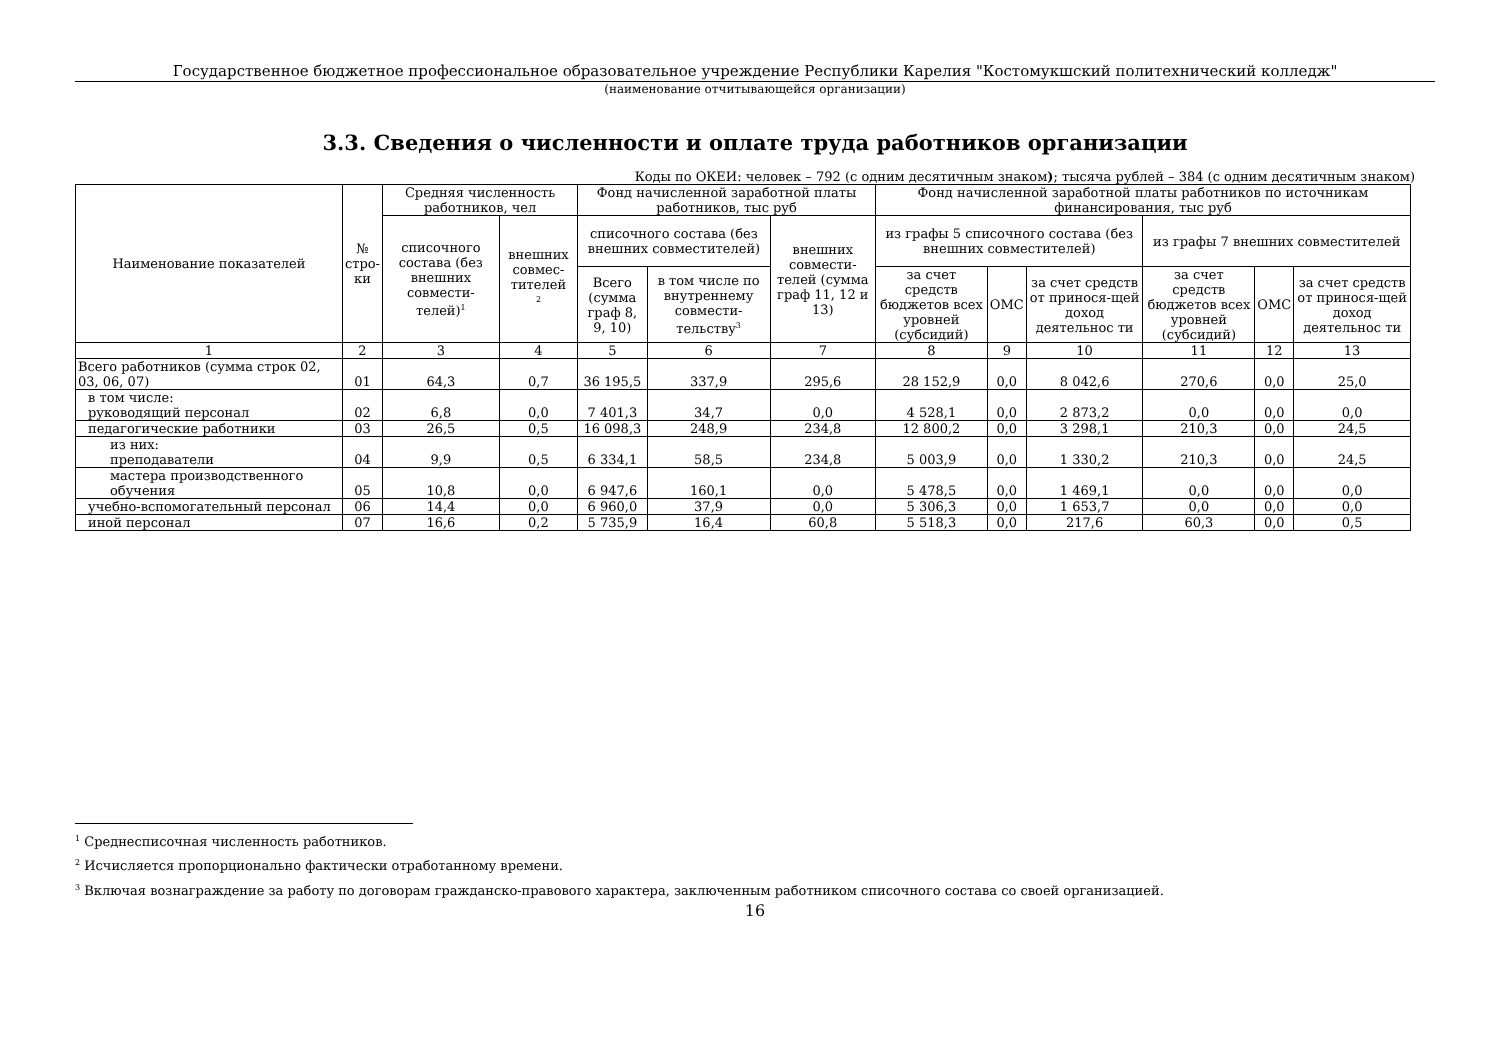Государственное бюджетное профессиональное образовательное учреждение Республики Карелия "Костомукшский политехнический колледж"
(наименование отчитывающейся организации)
3.3. Сведения о численности и оплате труда работников организации
Коды по ОКЕИ: человек – 792 (с одним десятичным знаком); тысяча рублей – 384 (с одним десятичным знаком)
| Наименование показателей | № стро- ки | Средняя численность работников, чел | | Фонд начисленной заработной платы работников, тыс руб | | | Фонд начисленной заработной платы работников по источникам финансирования, тыс руб | | | | | |
| --- | --- | --- | --- | --- | --- | --- | --- | --- | --- | --- | --- | --- |
| | | списочного состава (без внешних совмести-телей)<sup>1</sup> | внешних совмес-тителей <sup>2</sup> | списочного состава (без внешних совместителей) | | внешних совмести-телей (сумма граф 11, 12 и 13) | из графы 5 списочного состава (без внешних совместителей) | | | из графы 7 внешних совместителей | | |
| | | | | Всего (сумма граф 8, 9, 10) | в том числе по внутреннему совмести-тельству<sup>3</sup> | | за счет средств бюджетов всех уровней (субсидий) | ОМС | за счет средств от принося-щей доход деятельнос ти | за счет средств бюджетов всех уровней (субсидий) | ОМС | за счет средств от принося-щей доход деятельнос ти |
| 1 | 2 | 3 | 4 | 5 | 6 | 7 | 8 | 9 | 10 | 11 | 12 | 13 |
| Всего работников (сумма строк 02, 03, 06, 07) | 01 | 64,3 | 0,7 | 36 195,5 | 337,9 | 295,6 | 28 152,9 | 0,0 | 8 042,6 | 270,6 | 0,0 | 25,0 |
| в том числе: руководящий персонал | 02 | 6,8 | 0,0 | 7 401,3 | 34,7 | 0,0 | 4 528,1 | 0,0 | 2 873,2 | 0,0 | 0,0 | 0,0 |
| педагогические работники | 03 | 26,5 | 0,5 | 16 098,3 | 248,9 | 234,8 | 12 800,2 | 0,0 | 3 298,1 | 210,3 | 0,0 | 24,5 |
| из них: преподаватели | 04 | 9,9 | 0,5 | 6 334,1 | 58,5 | 234,8 | 5 003,9 | 0,0 | 1 330,2 | 210,3 | 0,0 | 24,5 |
| мастера производственного обучения | 05 | 10,8 | 0,0 | 6 947,6 | 160,1 | 0,0 | 5 478,5 | 0,0 | 1 469,1 | 0,0 | 0,0 | 0,0 |
| учебно-вспомогательный персонал | 06 | 14,4 | 0,0 | 6 960,0 | 37,9 | 0,0 | 5 306,3 | 0,0 | 1 653,7 | 0,0 | 0,0 | 0,0 |
| иной персонал | 07 | 16,6 | 0,2 | 5 735,9 | 16,4 | 60,8 | 5 518,3 | 0,0 | 217,6 | 60,3 | 0,0 | 0,5 |
<sup>1</sup> Среднесписочная численность работников.
<sup>2</sup> Исчисляется пропорционально фактически отработанному времени.
<sup>3</sup> Включая вознаграждение за работу по договорам гражданско-правового характера, заключенным работником списочного состава со своей организацией.
16